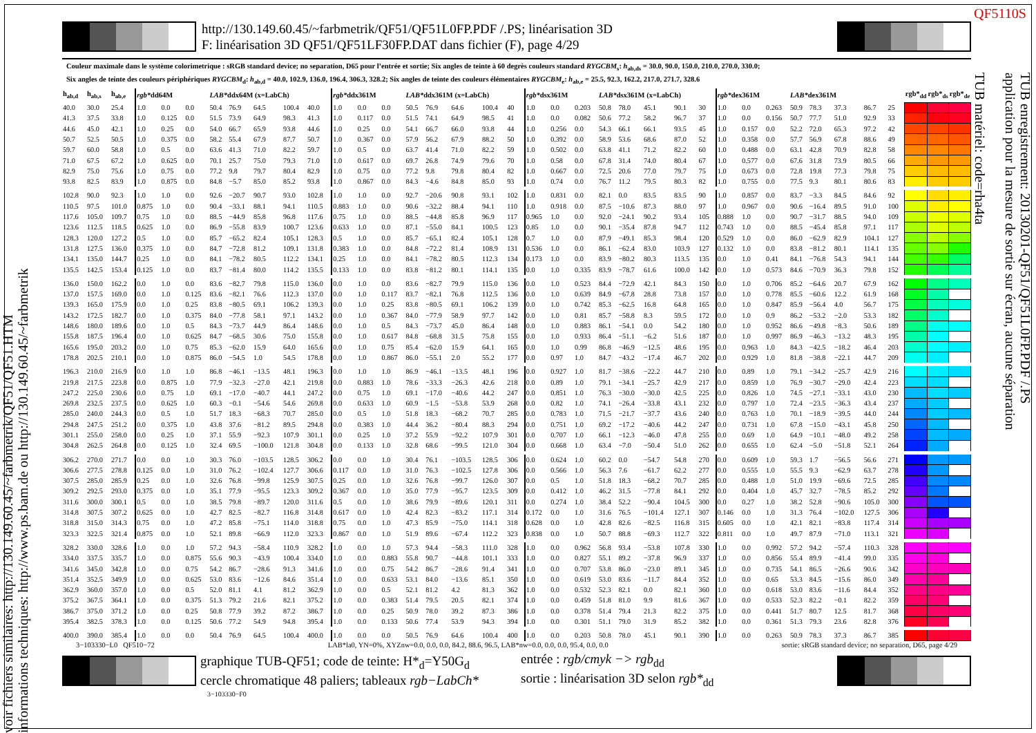QF5110S
voir fichiers similaires: http://130.149.60.45/~farbmetrik/QF51/QF51.HTM
informations techniques: http://www.ps.bam.de ou http://130.149.60.45/~farbmetrik
http://130.149.60.45/~farbmetrik/QF51/QF51L0FP.PDF /.PS; linéarisation 3D
F: linéarisation 3D QF51/QF51LF30FP.DAT dans fichier (F), page 4/29
Couleur maximale dans le système colorimetrique : sRGB standard device; no separation, D65 pour l’entrée et sortie; Six angles de teinte à 60 degrès couleurs standard RYGCBM<sub>s</sub>: h<sub>ab,ds</sub> = 30.0, 90.0, 150.0, 210.0, 270.0, 330.0;
Six angles de teinte des couleurs périphériques RYGCBM<sub>d</sub>: h<sub>ab,d</sub> = 40.0, 102.9, 136.0, 196.4, 306.3, 328.2; Six angles de teinte des couleurs élémentaires RYGCBM<sub>e</sub>: h<sub>ab,e</sub> = 25.5, 92.3, 162.2, 217.0, 271.7, 328.6
| h<sub>ab,d</sub> | h<sub>ab,s</sub> | h<sub>ab,e</sub> | rgb* dd64M | | | LAB* ddx64M (x=LabCh) | | | | | rgb* ddx361M | | | LAB* ddx361M (x=LabCh) | | | | | rgb* dsx361M | | | LAB* dsx361M (x=LabCh) | | | | | rgb* dex361M | | | LAB* dex361M | | | | | rgb*<sub>dd</sub> | rgb*<sub>ds</sub> | rgb*<sub>de</sub> |
| --- | --- | --- | --- | --- | --- | --- | --- | --- | --- | --- | --- | --- | --- | --- | --- | --- | --- | --- | --- | --- | --- | --- | --- | --- | --- | --- | --- | --- | --- | --- | --- | --- | --- | --- | --- | --- | --- |
| 40.0 | 30.0 | 25.4 | 1.0 | 0.0 | 0.0 | 50.4 | 76.9 | 64.5 | 100.4 | 40.0 | 1.0 | 0.0 | 0.0 | 50.5 | 76.9 | 64.6 | 100.4 | 40 | 1.0 | 0.0 | 0.203 | 50.8 | 78.0 | 45.1 | 90.1 | 30 | 1.0 | 0.0 | 0.263 | 50.9 | 78.3 | 37.3 | 86.7 | 25 | | | |
| 41.3 | 37.5 | 33.8 | 1.0 | 0.125 | 0.0 | 51.5 | 73.9 | 64.9 | 98.3 | 41.3 | 1.0 | 0.117 | 0.0 | 51.5 | 74.1 | 64.9 | 98.5 | 41 | 1.0 | 0.0 | 0.082 | 50.6 | 77.2 | 58.2 | 96.7 | 37 | 1.0 | 0.0 | 0.156 | 50.7 | 77.7 | 51.0 | 92.9 | 33 | | | |
| 44.6 | 45.0 | 42.1 | 1.0 | 0.25 | 0.0 | 54.0 | 66.7 | 65.9 | 93.8 | 44.6 | 1.0 | 0.25 | 0.0 | 54.1 | 66.7 | 66.0 | 93.8 | 44 | 1.0 | 0.256 | 0.0 | 54.3 | 66.1 | 66.1 | 93.5 | 45 | 1.0 | 0.157 | 0.0 | 52.2 | 72.0 | 65.3 | 97.2 | 42 | | | |
| 50.7 | 52.5 | 50.5 | 1.0 | 0.375 | 0.0 | 58.2 | 55.4 | 67.9 | 87.7 | 50.7 | 1.0 | 0.367 | 0.0 | 57.9 | 56.2 | 67.9 | 88.2 | 50 | 1.0 | 0.392 | 0.0 | 58.9 | 53.6 | 68.6 | 87.0 | 52 | 1.0 | 0.358 | 0.0 | 57.7 | 56.9 | 67.8 | 88.6 | 49 | | | |
| 59.7 | 60.0 | 58.8 | 1.0 | 0.5 | 0.0 | 63.6 | 41.3 | 71.0 | 82.2 | 59.7 | 1.0 | 0.5 | 0.0 | 63.7 | 41.4 | 71.0 | 82.2 | 59 | 1.0 | 0.502 | 0.0 | 63.8 | 41.1 | 71.2 | 82.2 | 60 | 1.0 | 0.488 | 0.0 | 63.1 | 42.8 | 70.9 | 82.8 | 58 | | | |
| 71.0 | 67.5 | 67.2 | 1.0 | 0.625 | 0.0 | 70.1 | 25.7 | 75.0 | 79.3 | 71.0 | 1.0 | 0.617 | 0.0 | 69.7 | 26.8 | 74.9 | 79.6 | 70 | 1.0 | 0.58 | 0.0 | 67.8 | 31.4 | 74.0 | 80.4 | 67 | 1.0 | 0.577 | 0.0 | 67.6 | 31.8 | 73.9 | 80.5 | 66 | | | |
| 82.9 | 75.0 | 75.6 | 1.0 | 0.75 | 0.0 | 77.2 | 9.8 | 79.7 | 80.4 | 82.9 | 1.0 | 0.75 | 0.0 | 77.2 | 9.8 | 79.8 | 80.4 | 82 | 1.0 | 0.667 | 0.0 | 72.5 | 20.6 | 77.0 | 79.7 | 75 | 1.0 | 0.673 | 0.0 | 72.8 | 19.8 | 77.3 | 79.8 | 75 | | | |
| 93.8 | 82.5 | 83.9 | 1.0 | 0.875 | 0.0 | 84.8 | −5.7 | 85.0 | 85.2 | 93.8 | 1.0 | 0.867 | 0.0 | 84.3 | −4.6 | 84.8 | 85.0 | 93 | 1.0 | 0.74 | 0.0 | 76.7 | 11.2 | 79.5 | 80.3 | 82 | 1.0 | 0.755 | 0.0 | 77.5 | 9.3 | 80.1 | 80.6 | 83 | | | |
| 102.8 | 90.0 | 92.3 | 1.0 | 1.0 | 0.0 | 92.6 | −20.7 | 90.7 | 93.0 | 102.8 | 1.0 | 1.0 | 0.0 | 92.7 | −20.6 | 90.8 | 93.1 | 102 | 1.0 | 0.831 | 0.0 | 82.1 | 0.0 | 83.5 | 83.5 | 90 | 1.0 | 0.857 | 0.0 | 83.7 | −3.3 | 84.5 | 84.6 | 92 | | | |
| 110.5 | 97.5 | 101.0 | 0.875 | 1.0 | 0.0 | 90.4 | −33.1 | 88.1 | 94.1 | 110.5 | 0.883 | 1.0 | 0.0 | 90.6 | −32.2 | 88.4 | 94.1 | 110 | 1.0 | 0.918 | 0.0 | 87.5 | −10.6 | 87.3 | 88.0 | 97 | 1.0 | 0.967 | 0.0 | 90.6 | −16.4 | 89.5 | 91.0 | 100 | | | |
| 117.6 | 105.0 | 109.7 | 0.75 | 1.0 | 0.0 | 88.5 | −44.9 | 85.8 | 96.8 | 117.6 | 0.75 | 1.0 | 0.0 | 88.5 | −44.8 | 85.8 | 96.9 | 117 | 0.965 | 1.0 | 0.0 | 92.0 | −24.1 | 90.2 | 93.4 | 105 | 0.888 | 1.0 | 0.0 | 90.7 | −31.7 | 88.5 | 94.0 | 109 | | | |
| 123.6 | 112.5 | 118.5 | 0.625 | 1.0 | 0.0 | 86.9 | −55.8 | 83.9 | 100.7 | 123.6 | 0.633 | 1.0 | 0.0 | 87.1 | −55.0 | 84.1 | 100.5 | 123 | 0.85 | 1.0 | 0.0 | 90.1 | −35.4 | 87.8 | 94.7 | 112 | 0.743 | 1.0 | 0.0 | 88.5 | −45.4 | 85.8 | 97.1 | 117 | | | |
| 128.3 | 120.0 | 127.2 | 0.5 | 1.0 | 0.0 | 85.7 | −65.2 | 82.4 | 105.1 | 128.3 | 0.5 | 1.0 | 0.0 | 85.7 | −65.1 | 82.4 | 105.1 | 128 | 0.7 | 1.0 | 0.0 | 87.9 | −49.1 | 85.3 | 98.4 | 120 | 0.529 | 1.0 | 0.0 | 86.0 | −62.9 | 82.9 | 104.1 | 127 | | | |
| 131.8 | 127.5 | 136.0 | 0.375 | 1.0 | 0.0 | 84.7 | −72.8 | 81.2 | 109.1 | 131.8 | 0.383 | 1.0 | 0.0 | 84.8 | −72.2 | 81.4 | 108.9 | 131 | 0.536 | 1.0 | 0.0 | 86.1 | −62.4 | 83.0 | 103.9 | 127 | 0.132 | 1.0 | 0.0 | 83.8 | −81.2 | 80.1 | 114.1 | 135 | | | |
| 134.1 | 135.0 | 144.7 | 0.25 | 1.0 | 0.0 | 84.1 | −78.2 | 80.5 | 112.2 | 134.1 | 0.25 | 1.0 | 0.0 | 84.1 | −78.2 | 80.5 | 112.3 | 134 | 0.173 | 1.0 | 0.0 | 83.9 | −80.2 | 80.3 | 113.5 | 135 | 0.0 | 1.0 | 0.41 | 84.1 | −76.8 | 54.3 | 94.1 | 144 | | | |
| 135.5 | 142.5 | 153.4 | 0.125 | 1.0 | 0.0 | 83.7 | −81.4 | 80.0 | 114.2 | 135.5 | 0.133 | 1.0 | 0.0 | 83.8 | −81.2 | 80.1 | 114.1 | 135 | 0.0 | 1.0 | 0.335 | 83.9 | −78.7 | 61.6 | 100.0 | 142 | 0.0 | 1.0 | 0.573 | 84.6 | −70.9 | 36.3 | 79.8 | 152 | | | |
| 136.0 | 150.0 | 162.2 | 0.0 | 1.0 | 0.0 | 83.6 | −82.7 | 79.8 | 115.0 | 136.0 | 0.0 | 1.0 | 0.0 | 83.6 | −82.7 | 79.9 | 115.0 | 136 | 0.0 | 1.0 | 0.523 | 84.4 | −72.9 | 42.1 | 84.3 | 150 | 0.0 | 1.0 | 0.706 | 85.2 | −64.6 | 20.7 | 67.9 | 162 | | | |
| 137.0 | 157.5 | 169.0 | 0.0 | 1.0 | 0.125 | 83.6 | −82.1 | 76.6 | 112.3 | 137.0 | 0.0 | 1.0 | 0.117 | 83.7 | −82.1 | 76.8 | 112.5 | 136 | 0.0 | 1.0 | 0.639 | 84.9 | −67.8 | 28.8 | 73.8 | 157 | 0.0 | 1.0 | 0.778 | 85.5 | −60.6 | 12.2 | 61.9 | 168 | | | |
| 139.3 | 165.0 | 175.9 | 0.0 | 1.0 | 0.25 | 83.8 | −80.5 | 69.1 | 106.2 | 139.3 | 0.0 | 1.0 | 0.25 | 83.8 | −80.5 | 69.1 | 106.2 | 139 | 0.0 | 1.0 | 0.742 | 85.3 | −62.5 | 16.8 | 64.8 | 165 | 0.0 | 1.0 | 0.847 | 85.9 | −56.4 | 4.0 | 56.7 | 175 | | | |
| 143.2 | 172.5 | 182.7 | 0.0 | 1.0 | 0.375 | 84.0 | −77.8 | 58.1 | 97.1 | 143.2 | 0.0 | 1.0 | 0.367 | 84.0 | −77.9 | 58.9 | 97.7 | 142 | 0.0 | 1.0 | 0.81 | 85.7 | −58.8 | 8.3 | 59.5 | 172 | 0.0 | 1.0 | 0.9 | 86.2 | −53.2 | −2.0 | 53.3 | 182 | | | |
| 148.6 | 180.0 | 189.6 | 0.0 | 1.0 | 0.5 | 84.3 | −73.7 | 44.9 | 86.4 | 148.6 | 0.0 | 1.0 | 0.5 | 84.3 | −73.7 | 45.0 | 86.4 | 148 | 0.0 | 1.0 | 0.883 | 86.1 | −54.1 | 0.0 | 54.2 | 180 | 0.0 | 1.0 | 0.952 | 86.6 | −49.8 | −8.3 | 50.6 | 189 | | | |
| 155.8 | 187.5 | 196.4 | 0.0 | 1.0 | 0.625 | 84.7 | −68.5 | 30.6 | 75.0 | 155.8 | 0.0 | 1.0 | 0.617 | 84.8 | −68.8 | 31.5 | 75.8 | 155 | 0.0 | 1.0 | 0.933 | 86.4 | −51.1 | −6.2 | 51.6 | 187 | 0.0 | 1.0 | 0.997 | 86.9 | −46.3 | −13.2 | 48.3 | 195 | | | |
| 165.6 | 195.0 | 203.2 | 0.0 | 1.0 | 0.75 | 85.3 | −62.0 | 15.9 | 64.0 | 165.6 | 0.0 | 1.0 | 0.75 | 85.4 | −62.0 | 15.9 | 64.1 | 165 | 0.0 | 1.0 | 0.99 | 86.8 | −46.9 | −12.5 | 48.6 | 195 | 0.0 | 0.963 | 1.0 | 84.3 | −42.5 | −18.2 | 46.4 | 203 | | | |
| 178.8 | 202.5 | 210.1 | 0.0 | 1.0 | 0.875 | 86.0 | −54.5 | 1.0 | 54.5 | 178.8 | 0.0 | 1.0 | 0.867 | 86.0 | −55.1 | 2.0 | 55.2 | 177 | 0.0 | 0.97 | 1.0 | 84.7 | −43.2 | −17.4 | 46.7 | 202 | 0.0 | 0.929 | 1.0 | 81.8 | −38.8 | −22.1 | 44.7 | 209 | | | |
| 196.3 | 210.0 | 216.9 | 0.0 | 1.0 | 1.0 | 86.8 | −46.1 | −13.5 | 48.1 | 196.3 | 0.0 | 1.0 | 1.0 | 86.9 | −46.1 | −13.5 | 48.1 | 196 | 0.0 | 0.927 | 1.0 | 81.7 | −38.6 | −22.2 | 44.7 | 210 | 0.0 | 0.89 | 1.0 | 79.1 | −34.2 | −25.7 | 42.9 | 216 | | | |
| 219.8 | 217.5 | 223.8 | 0.0 | 0.875 | 1.0 | 77.9 | −32.3 | −27.0 | 42.1 | 219.8 | 0.0 | 0.883 | 1.0 | 78.6 | −33.3 | −26.3 | 42.6 | 218 | 0.0 | 0.89 | 1.0 | 79.1 | −34.1 | −25.7 | 42.9 | 217 | 0.0 | 0.859 | 1.0 | 76.9 | −30.7 | −29.0 | 42.4 | 223 | | | |
| 247.2 | 225.0 | 230.6 | 0.0 | 0.75 | 1.0 | 69.1 | −17.0 | −40.7 | 44.1 | 247.2 | 0.0 | 0.75 | 1.0 | 69.1 | −17.0 | −40.6 | 44.2 | 247 | 0.0 | 0.851 | 1.0 | 76.3 | −30.0 | −30.0 | 42.5 | 225 | 0.0 | 0.826 | 1.0 | 74.5 | −27.1 | −33.1 | 43.0 | 230 | | | |
| 269.8 | 232.5 | 237.5 | 0.0 | 0.625 | 1.0 | 60.3 | −0.1 | −54.6 | 54.6 | 269.8 | 0.0 | 0.633 | 1.0 | 60.9 | −1.5 | −53.8 | 53.9 | 268 | 0.0 | 0.82 | 1.0 | 74.1 | −26.4 | −33.8 | 43.1 | 232 | 0.0 | 0.797 | 1.0 | 72.4 | −23.5 | −36.3 | 43.4 | 237 | | | |
| 285.0 | 240.0 | 244.3 | 0.0 | 0.5 | 1.0 | 51.7 | 18.3 | −68.3 | 70.7 | 285.0 | 0.0 | 0.5 | 1.0 | 51.8 | 18.3 | −68.2 | 70.7 | 285 | 0.0 | 0.783 | 1.0 | 71.5 | −21.7 | −37.7 | 43.6 | 240 | 0.0 | 0.763 | 1.0 | 70.1 | −18.9 | −39.5 | 44.0 | 244 | | | |
| 294.8 | 247.5 | 251.2 | 0.0 | 0.375 | 1.0 | 43.8 | 37.6 | −81.2 | 89.5 | 294.8 | 0.0 | 0.383 | 1.0 | 44.4 | 36.2 | −80.4 | 88.3 | 294 | 0.0 | 0.751 | 1.0 | 69.2 | −17.2 | −40.6 | 44.2 | 247 | 0.0 | 0.731 | 1.0 | 67.8 | −15.0 | −43.1 | 45.8 | 250 | | | |
| 301.1 | 255.0 | 258.0 | 0.0 | 0.25 | 1.0 | 37.1 | 55.9 | −92.3 | 107.9 | 301.1 | 0.0 | 0.25 | 1.0 | 37.2 | 55.9 | −92.2 | 107.9 | 301 | 0.0 | 0.707 | 1.0 | 66.1 | −12.3 | −46.0 | 47.8 | 255 | 0.0 | 0.69 | 1.0 | 64.9 | −10.1 | −48.0 | 49.2 | 258 | | | |
| 304.8 | 262.5 | 264.8 | 0.0 | 0.125 | 1.0 | 32.4 | 69.5 | −100.0 | 121.8 | 304.8 | 0.0 | 0.133 | 1.0 | 32.8 | 68.6 | −99.5 | 121.0 | 304 | 0.0 | 0.668 | 1.0 | 63.4 | −7.0 | −50.4 | 51.0 | 262 | 0.0 | 0.655 | 1.0 | 62.4 | −5.0 | −51.8 | 52.1 | 264 | | | |
| 306.2 | 270.0 | 271.7 | 0.0 | 0.0 | 1.0 | 30.3 | 76.0 | −103.5 | 128.5 | 306.2 | 0.0 | 0.0 | 1.0 | 30.4 | 76.1 | −103.5 | 128.5 | 306 | 0.0 | 0.624 | 1.0 | 60.2 | 0.0 | −54.7 | 54.8 | 270 | 0.0 | 0.609 | 1.0 | 59.3 | 1.7 | −56.5 | 56.6 | 271 | | | |
| 306.6 | 277.5 | 278.8 | 0.125 | 0.0 | 1.0 | 31.0 | 76.2 | −102.4 | 127.7 | 306.6 | 0.117 | 0.0 | 1.0 | 31.0 | 76.3 | −102.5 | 127.8 | 306 | 0.0 | 0.566 | 1.0 | 56.3 | 7.6 | −61.7 | 62.2 | 277 | 0.0 | 0.555 | 1.0 | 55.5 | 9.3 | −62.9 | 63.7 | 278 | | | |
| 307.5 | 285.0 | 285.9 | 0.25 | 0.0 | 1.0 | 32.6 | 76.8 | −99.8 | 125.9 | 307.5 | 0.25 | 0.0 | 1.0 | 32.6 | 76.8 | −99.7 | 126.0 | 307 | 0.0 | 0.5 | 1.0 | 51.8 | 18.3 | −68.2 | 70.7 | 285 | 0.0 | 0.488 | 1.0 | 51.0 | 19.9 | −69.6 | 72.5 | 285 | | | |
| 309.2 | 292.5 | 293.0 | 0.375 | 0.0 | 1.0 | 35.1 | 77.9 | −95.5 | 123.3 | 309.2 | 0.367 | 0.0 | 1.0 | 35.0 | 77.9 | −95.7 | 123.5 | 309 | 0.0 | 0.412 | 1.0 | 46.2 | 31.5 | −77.8 | 84.1 | 292 | 0.0 | 0.404 | 1.0 | 45.7 | 32.7 | −78.5 | 85.2 | 292 | | | |
| 311.6 | 300.0 | 300.1 | 0.5 | 0.0 | 1.0 | 38.5 | 79.8 | −89.7 | 120.0 | 311.6 | 0.5 | 0.0 | 1.0 | 38.6 | 79.9 | −89.6 | 120.1 | 311 | 0.0 | 0.274 | 1.0 | 38.4 | 52.2 | −90.4 | 104.5 | 300 | 0.0 | 0.27 | 1.0 | 38.2 | 52.8 | −90.6 | 105.0 | 300 | | | |
| 314.8 | 307.5 | 307.2 | 0.625 | 0.0 | 1.0 | 42.7 | 82.5 | −82.7 | 116.8 | 314.8 | 0.617 | 0.0 | 1.0 | 42.4 | 82.3 | −83.2 | 117.1 | 314 | 0.172 | 0.0 | 1.0 | 31.6 | 76.5 | −101.4 | 127.1 | 307 | 0.146 | 0.0 | 1.0 | 31.3 | 76.4 | −102.0 | 127.5 | 306 | | | |
| 318.8 | 315.0 | 314.3 | 0.75 | 0.0 | 1.0 | 47.2 | 85.8 | −75.1 | 114.0 | 318.8 | 0.75 | 0.0 | 1.0 | 47.3 | 85.9 | −75.0 | 114.1 | 318 | 0.628 | 0.0 | 1.0 | 42.8 | 82.6 | −82.5 | 116.8 | 315 | 0.605 | 0.0 | 1.0 | 42.1 | 82.1 | −83.8 | 117.4 | 314 | | | |
| 323.3 | 322.5 | 321.4 | 0.875 | 0.0 | 1.0 | 52.1 | 89.8 | −66.9 | 112.0 | 323.3 | 0.867 | 0.0 | 1.0 | 51.9 | 89.6 | −67.4 | 112.2 | 323 | 0.838 | 0.0 | 1.0 | 50.7 | 88.8 | −69.3 | 112.7 | 322 | 0.811 | 0.0 | 1.0 | 49.7 | 87.9 | −71.0 | 113.1 | 321 | | | |
| 328.2 | 330.0 | 328.6 | 1.0 | 0.0 | 1.0 | 57.2 | 94.3 | −58.4 | 110.9 | 328.2 | 1.0 | 0.0 | 1.0 | 57.3 | 94.4 | −58.3 | 111.0 | 328 | 1.0 | 0.0 | 0.962 | 56.8 | 93.4 | −53.8 | 107.8 | 330 | 1.0 | 0.0 | 0.992 | 57.2 | 94.2 | −57.4 | 110.3 | 328 | | | |
| 334.0 | 337.5 | 335.7 | 1.0 | 0.0 | 0.875 | 55.6 | 90.3 | −43.9 | 100.4 | 334.0 | 1.0 | 0.0 | 0.883 | 55.8 | 90.7 | −44.8 | 101.1 | 333 | 1.0 | 0.0 | 0.827 | 55.1 | 89.2 | −37.8 | 96.9 | 337 | 1.0 | 0.0 | 0.856 | 55.4 | 89.9 | −41.4 | 99.0 | 335 | | | |
| 341.6 | 345.0 | 342.8 | 1.0 | 0.0 | 0.75 | 54.2 | 86.7 | −28.6 | 91.3 | 341.6 | 1.0 | 0.0 | 0.75 | 54.2 | 86.7 | −28.6 | 91.4 | 341 | 1.0 | 0.0 | 0.707 | 53.8 | 86.0 | −23.0 | 89.1 | 345 | 1.0 | 0.0 | 0.735 | 54.1 | 86.5 | −26.6 | 90.6 | 342 | | | |
| 351.4 | 352.5 | 349.9 | 1.0 | 0.0 | 0.625 | 53.0 | 83.6 | −12.6 | 84.6 | 351.4 | 1.0 | 0.0 | 0.633 | 53.1 | 84.0 | −13.6 | 85.1 | 350 | 1.0 | 0.0 | 0.619 | 53.0 | 83.6 | −11.7 | 84.4 | 352 | 1.0 | 0.0 | 0.65 | 53.3 | 84.5 | −15.6 | 86.0 | 349 | | | |
| 362.9 | 360.0 | 357.0 | 1.0 | 0.0 | 0.5 | 52.0 | 81.1 | 4.1 | 81.2 | 362.9 | 1.0 | 0.0 | 0.5 | 52.1 | 81.2 | 4.2 | 81.3 | 362 | 1.0 | 0.0 | 0.532 | 52.3 | 82.1 | 0.0 | 82.1 | 360 | 1.0 | 0.0 | 0.618 | 53.0 | 83.6 | −11.6 | 84.4 | 352 | | | |
| 375.2 | 367.5 | 364.1 | 1.0 | 0.0 | 0.375 | 51.3 | 79.2 | 21.6 | 82.1 | 375.2 | 1.0 | 0.0 | 0.383 | 51.4 | 79.5 | 20.5 | 82.1 | 374 | 1.0 | 0.0 | 0.459 | 51.8 | 81.0 | 9.9 | 81.6 | 367 | 1.0 | 0.0 | 0.533 | 52.3 | 82.2 | −0.1 | 82.2 | 359 | | | |
| 386.7 | 375.0 | 371.2 | 1.0 | 0.0 | 0.25 | 50.8 | 77.9 | 39.2 | 87.2 | 386.7 | 1.0 | 0.0 | 0.25 | 50.9 | 78.0 | 39.2 | 87.3 | 386 | 1.0 | 0.0 | 0.378 | 51.4 | 79.4 | 21.3 | 82.2 | 375 | 1.0 | 0.0 | 0.441 | 51.7 | 80.7 | 12.5 | 81.7 | 368 | | | |
| 395.4 | 382.5 | 378.3 | 1.0 | 0.0 | 0.125 | 50.6 | 77.2 | 54.9 | 94.8 | 395.4 | 1.0 | 0.0 | 0.133 | 50.6 | 77.4 | 53.9 | 94.3 | 394 | 1.0 | 0.0 | 0.301 | 51.1 | 79.0 | 31.9 | 85.2 | 382 | 1.0 | 0.0 | 0.361 | 51.3 | 79.3 | 23.6 | 82.8 | 376 | | | |
| 400.0 | 390.0 | 385.4 | 1.0 | 0.0 | 0.0 | 50.4 | 76.9 | 64.5 | 100.4 | 400.0 | 1.0 | 0.0 | 0.0 | 50.5 | 76.9 | 64.6 | 100.4 | 400 | 1.0 | 0.0 | 0.203 | 50.8 | 78.0 | 45.1 | 90.1 | 390 | 1.0 | 0.0 | 0.263 | 50.9 | 78.3 | 37.3 | 86.7 | 385 | | | |
3−103330−L0 QF510−72 LAB*la0, YN=0%, XYZnw=0.0, 0.0, 0.0, 84.2, 88.6, 96.5, LAB*nw=0.0, 0.0, 0.0, 95.4, 0.0, 0.0 sortie: sRGB standard device; no separation, D65, page 4/29
graphique TUB-QF51; code de teinte: H*<sub>d</sub>=Y50G<sub>d</sub>
cercle chromatique 48 paliers; tableaux rgb−LabCh*
entrée : rgb/cmyk −> rgb<sub>dd</sub>
sortie : linéarisation 3D selon rgb*<sub>dd</sub>
3−103330−F0
TUB enregistrement: 20130201-QF51/QF51L0FP.PDF /.PS
application pour la mesure de sortie sur écran, aucune séparation
TUB matériel: code=rha4ta